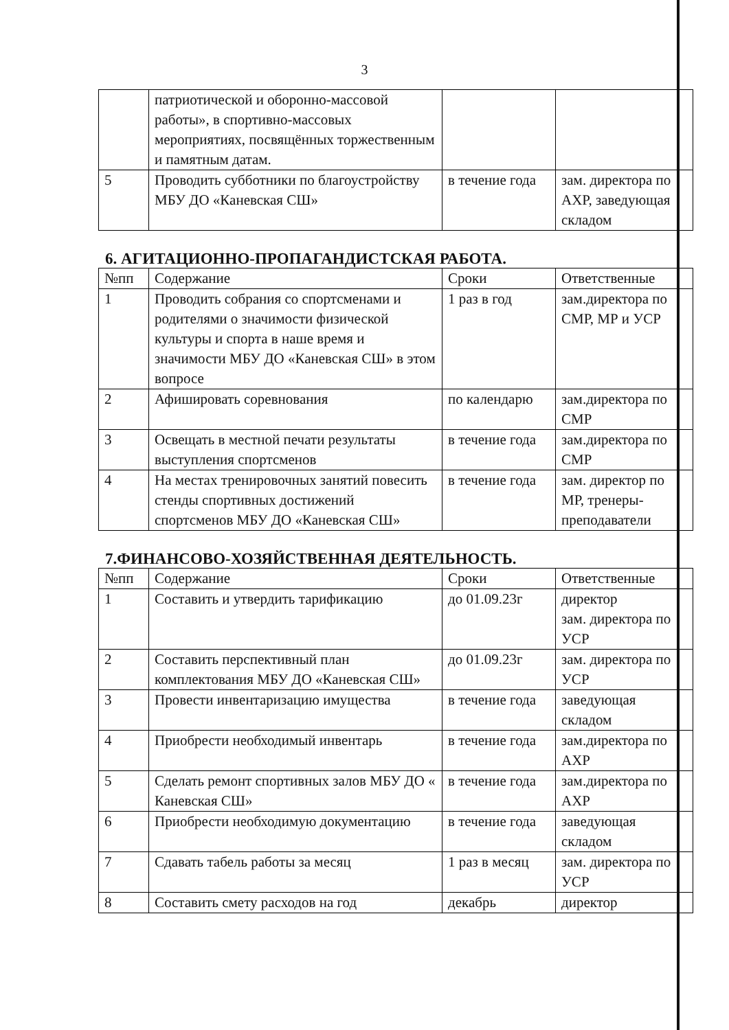3
| | патриотической и оборонно-массовой работы», в спортивно-массовых мероприятиях, посвящённых торжественным и памятным датам. | | |
| 5 | Проводить субботники по благоустройству МБУ ДО «Каневская СШ» | в течение года | зам. директора по АХР, заведующая складом |
6. АГИТАЦИОННО-ПРОПАГАНДИСТСКАЯ РАБОТА.
| №пп | Содержание | Сроки | Ответственные |
| --- | --- | --- | --- |
| 1 | Проводить собрания со спортсменами и родителями о значимости физической культуры и спорта в наше время и значимости МБУ ДО «Каневская СШ» в этом вопросе | 1 раз в год | зам.директора по СМР, МР и УСР |
| 2 | Афишировать соревнования | по календарю | зам.директора по СМР |
| 3 | Освещать в местной печати результаты выступления спортсменов | в течение года | зам.директора по СМР |
| 4 | На местах тренировочных занятий повесить стенды спортивных достижений спортсменов МБУ ДО «Каневская СШ» | в течение года | зам. директор по МР, тренеры-преподаватели |
7.ФИНАНСОВО-ХОЗЯЙСТВЕННАЯ ДЕЯТЕЛЬНОСТЬ.
| №пп | Содержание | Сроки | Ответственные |
| --- | --- | --- | --- |
| 1 | Составить и утвердить тарификацию | до 01.09.23г | директор зам. директора по УСР |
| 2 | Составить перспективный план комплектования МБУ ДО «Каневская СШ» | до 01.09.23г | зам. директора по УСР |
| 3 | Провести инвентаризацию имущества | в течение года | заведующая складом |
| 4 | Приобрести необходимый инвентарь | в течение года | зам.директора по АХР |
| 5 | Сделать ремонт спортивных залов МБУ ДО « Каневская СШ» | в течение года | зам.директора по АХР |
| 6 | Приобрести необходимую документацию | в течение года | заведующая складом |
| 7 | Сдавать табель работы за месяц | 1 раз в месяц | зам. директора по УСР |
| 8 | Составить смету расходов на год | декабрь | директор |